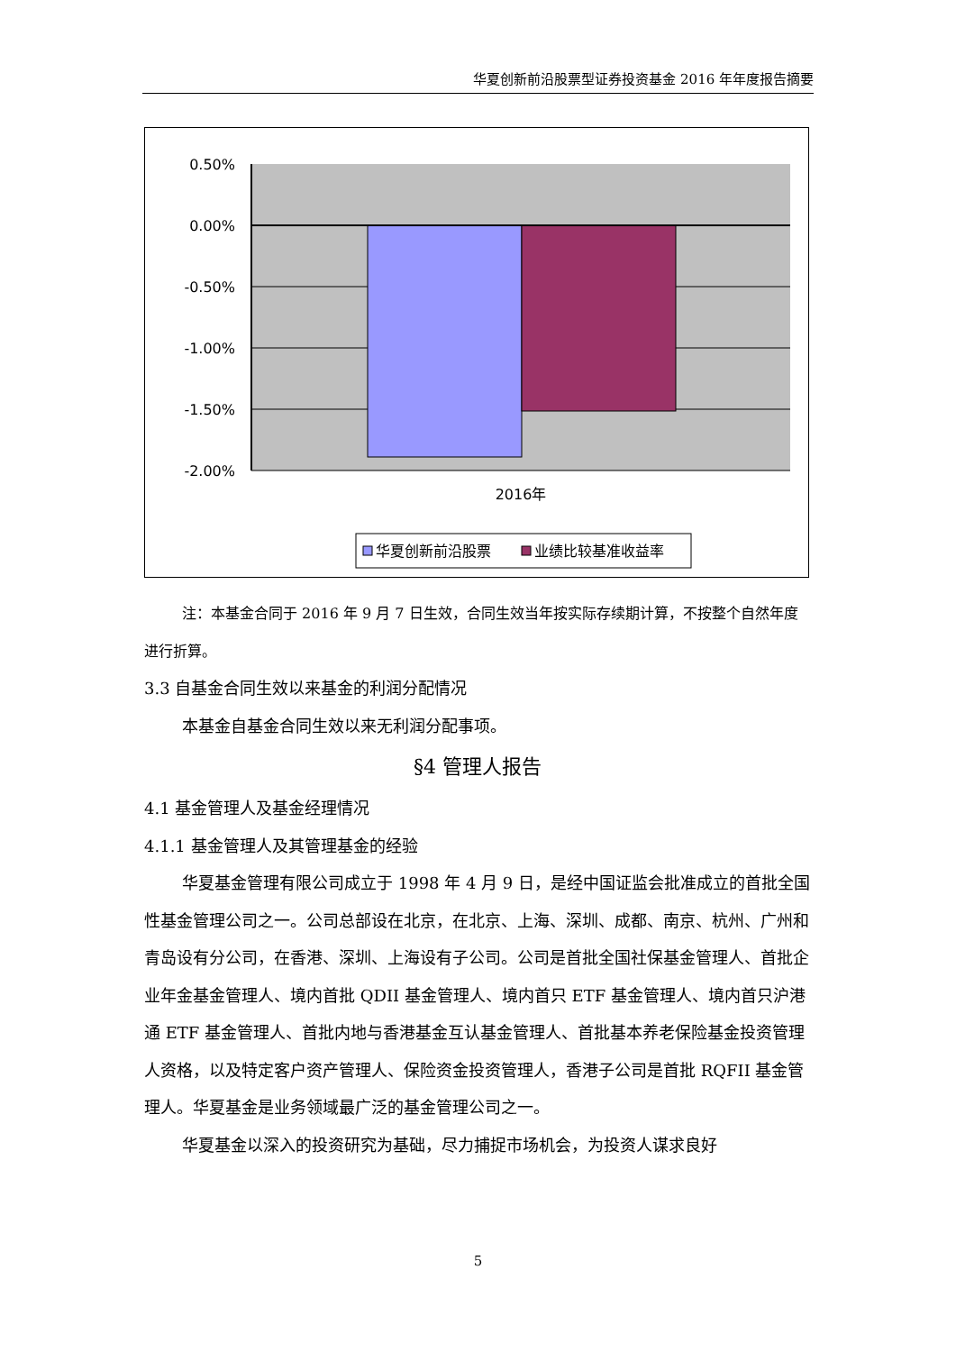华夏创新前沿股票型证券投资基金 2016 年年度报告摘要
0.50%
0.00%
-0.50%
-1.00%
-1.50%
-2.00%
2016年
华夏创新前沿股票
业绩比较基准收益率
注：本基金合同于 2016 年 9 月 7 日生效，合同生效当年按实际存续期计算，不按整个自然年度进行折算。
3.3 自基金合同生效以来基金的利润分配情况
本基金自基金合同生效以来无利润分配事项。
§4 管理人报告
4.1 基金管理人及基金经理情况
4.1.1 基金管理人及其管理基金的经验
华夏基金管理有限公司成立于 1998 年 4 月 9 日，是经中国证监会批准成立的首批全国性基金管理公司之一。公司总部设在北京，在北京、上海、深圳、成都、南京、杭州、广州和青岛设有分公司，在香港、深圳、上海设有子公司。公司是首批全国社保基金管理人、首批企业年金基金管理人、境内首批 QDII 基金管理人、境内首只 ETF 基金管理人、境内首只沪港通 ETF 基金管理人、首批内地与香港基金互认基金管理人、首批基本养老保险基金投资管理人资格，以及特定客户资产管理人、保险资金投资管理人，香港子公司是首批 RQFII 基金管理人。华夏基金是业务领域最广泛的基金管理公司之一。
华夏基金以深入的投资研究为基础，尽力捕捉市场机会，为投资人谋求良好
5